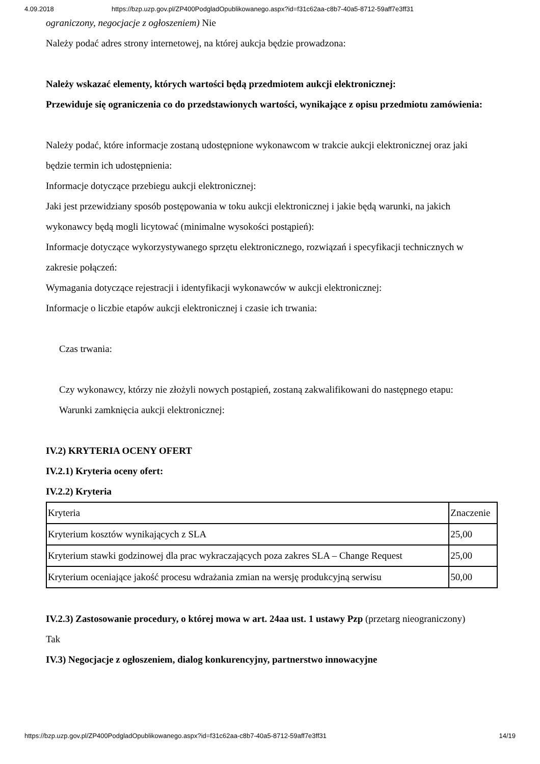4.09.2018 https://bzp.uzp.gov.pl/ZP400PodgladOpublikowanego.aspx?id=f31c62aa-c8b7-40a5-8712-59aff7e3ff31
ograniczony, negocjacje z ogłoszeniem) Nie
Należy podać adres strony internetowej, na której aukcja będzie prowadzona:
Należy wskazać elementy, których wartości będą przedmiotem aukcji elektronicznej:
Przewiduje się ograniczenia co do przedstawionych wartości, wynikające z opisu przedmiotu zamówienia:
Należy podać, które informacje zostaną udostępnione wykonawcom w trakcie aukcji elektronicznej oraz jaki będzie termin ich udostępnienia:
Informacje dotyczące przebiegu aukcji elektronicznej:
Jaki jest przewidziany sposób postępowania w toku aukcji elektronicznej i jakie będą warunki, na jakich wykonawcy będą mogli licytować (minimalne wysokości postąpień):
Informacje dotyczące wykorzystywanego sprzętu elektronicznego, rozwiązań i specyfikacji technicznych w zakresie połączeń:
Wymagania dotyczące rejestracji i identyfikacji wykonawców w aukcji elektronicznej:
Informacje o liczbie etapów aukcji elektronicznej i czasie ich trwania:
Czas trwania:
Czy wykonawcy, którzy nie złożyli nowych postąpień, zostaną zakwalifikowani do następnego etapu:
Warunki zamknięcia aukcji elektronicznej:
IV.2) KRYTERIA OCENY OFERT
IV.2.1) Kryteria oceny ofert:
IV.2.2) Kryteria
| Kryteria | Znaczenie |
| Kryterium kosztów wynikających z SLA | 25,00 |
| Kryterium stawki godzinowej dla prac wykraczających poza zakres SLA – Change Request | 25,00 |
| Kryterium oceniające jakość procesu wdrażania zmian na wersję produkcyjną serwisu | 50,00 |
IV.2.3) Zastosowanie procedury, o której mowa w art. 24aa ust. 1 ustawy Pzp (przetarg nieograniczony)
Tak
IV.3) Negocjacje z ogłoszeniem, dialog konkurencyjny, partnerstwo innowacyjne
https://bzp.uzp.gov.pl/ZP400PodgladOpublikowanego.aspx?id=f31c62aa-c8b7-40a5-8712-59aff7e3ff31 14/19